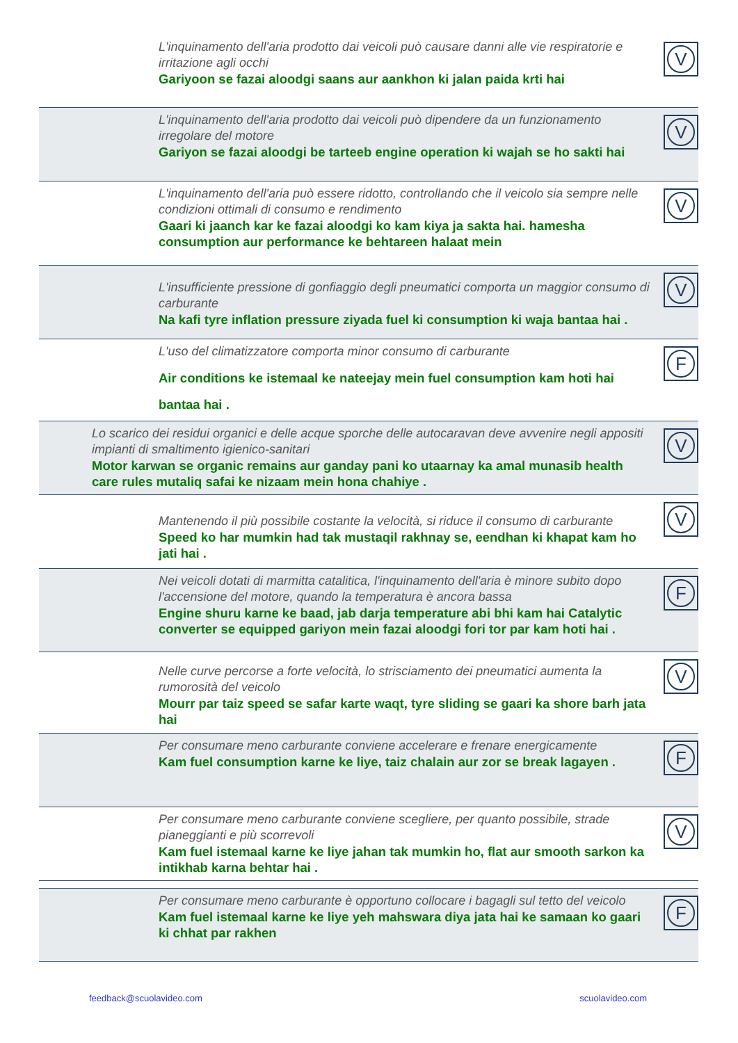L'inquinamento dell'aria prodotto dai veicoli può causare danni alle vie respiratorie e irritazione agli occhi
Gariyoon se fazai aloodgi saans aur aankhon ki jalan paida krti hai
V
L'inquinamento dell'aria prodotto dai veicoli può dipendere da un funzionamento irregolare del motore
Gariyon se fazai aloodgi be tarteeb engine operation ki wajah se ho sakti hai
V
L'inquinamento dell'aria può essere ridotto, controllando che il veicolo sia sempre nelle condizioni ottimali di consumo e rendimento
Gaari ki jaanch kar ke fazai aloodgi ko kam kiya ja sakta hai. hamesha consumption aur performance ke behtareen halaat mein
V
L'insufficiente pressione di gonfiaggio degli pneumatici comporta un maggior consumo di carburante
Na kafi tyre inflation pressure ziyada fuel ki consumption ki waja bantaa hai .
V
L'uso del climatizzatore comporta minor consumo di carburante
Air conditions ke istemaal ke nateejay mein fuel consumption kam hoti hai bantaa hai .
F
Lo scarico dei residui organici e delle acque sporche delle autocaravan deve avvenire negli appositi impianti di smaltimento igienico-sanitari
Motor karwan se organic remains aur ganday pani ko utaarnay ka amal munasib health care rules mutaliq safai ke nizaam mein hona chahiye .
V
Mantenendo il più possibile costante la velocità, si riduce il consumo di carburante
Speed ko har mumkin had tak mustaqil rakhnay se, eendhan ki khapat kam ho jati hai .
V
Nei veicoli dotati di marmitta catalitica, l'inquinamento dell'aria è minore subito dopo l'accensione del motore, quando la temperatura è ancora bassa
Engine shuru karne ke baad, jab darja temperature abi bhi kam hai Catalytic converter se equipped gariyon mein fazai aloodgi fori tor par kam hoti hai .
F
Nelle curve percorse a forte velocità, lo strisciamento dei pneumatici aumenta la rumorosità del veicolo
Mourr par taiz speed se safar karte waqt, tyre sliding se gaari ka shore barh jata hai
V
Per consumare meno carburante conviene accelerare e frenare energicamente
Kam fuel consumption karne ke liye, taiz chalain aur zor se break lagayen .
F
Per consumare meno carburante conviene scegliere, per quanto possibile, strade pianeggianti e più scorrevoli
Kam fuel istemaal karne ke liye jahan tak mumkin ho, flat aur smooth sarkon ka intikhab karna behtar hai .
V
Per consumare meno carburante è opportuno collocare i bagagli sul tetto del veicolo
Kam fuel istemaal karne ke liye yeh mahswara diya jata hai ke samaan ko gaari ki chhat par rakhen
F
feedback@scuolavideo.com scuolavideo.com